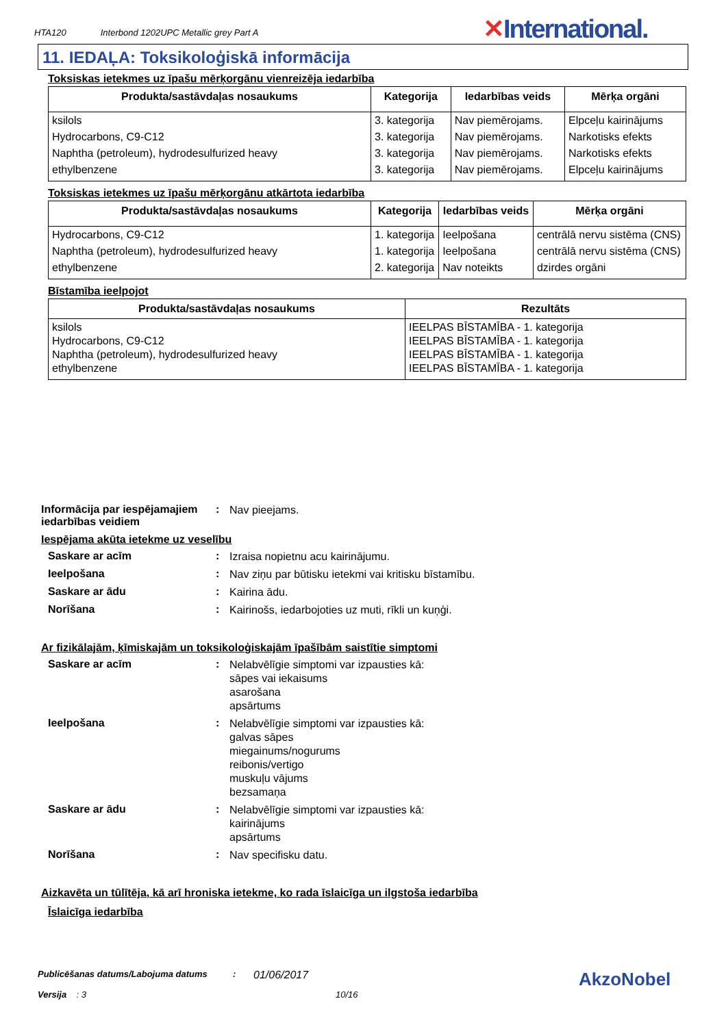HTA120 Interbond 1202UPC Metallic grey Part A
✕International.
11. IEDAĻA: Toksikoloģiskā informācija
Toksiskas ietekmes uz īpašu mērķorgānu vienreizēja iedarbība
| Produkta/sastāvdaļas nosaukums | Kategorija | Iedarbības veids | Mērķa orgāni |
| --- | --- | --- | --- |
| ksilols | 3. kategorija | Nav piemērojams. | Elpceļu kairinājums |
| Hydrocarbons, C9-C12 | 3. kategorija | Nav piemērojams. | Narkotisks efekts |
| Naphtha (petroleum), hydrodesulfurized heavy | 3. kategorija | Nav piemērojams. | Narkotisks efekts |
| ethylbenzene | 3. kategorija | Nav piemērojams. | Elpceļu kairinājums |
Toksiskas ietekmes uz īpašu mērķorgānu atkārtota iedarbība
| Produkta/sastāvdaļas nosaukums | Kategorija | Iedarbības veids | Mērķa orgāni |
| --- | --- | --- | --- |
| Hydrocarbons, C9-C12 | 1. kategorija | Ieelpošana | centrālā nervu sistēma (CNS) |
| Naphtha (petroleum), hydrodesulfurized heavy | 1. kategorija | Ieelpošana | centrālā nervu sistēma (CNS) |
| ethylbenzene | 2. kategorija | Nav noteikts | dzirdes orgāni |
Bīstamība ieelpojot
| Produkta/sastāvdaļas nosaukums | Rezultāts |
| --- | --- |
| ksilols Hydrocarbons, C9-C12 Naphtha (petroleum), hydrodesulfurized heavy ethylbenzene | IEELPAS BĪSTAMĪBA - 1. kategorija IEELPAS BĪSTAMĪBA - 1. kategorija IEELPAS BĪSTAMĪBA - 1. kategorija IEELPAS BĪSTAMĪBA - 1. kategorija |
Informācija par iespējamajiem iedarbības veidiem
:
Nav pieejams.
Iespējama akūta ietekme uz veselību
Saskare ar acīm :
Izraisa nopietnu acu kairinājumu.
Ieelpošana :
Nav ziņu par būtisku ietekmi vai kritisku bīstamību.
Saskare ar ādu :
Kairina ādu.
Norīšana :
Kairinošs, iedarbojoties uz muti, rīkli un kuņģi.
Ar fizikālajām, ķīmiskajām un toksikoloģiskajām īpašībām saistītie simptomi
Saskare ar acīm :
Nelabvēlīgie simptomi var izpausties kā:
sāpes vai iekaisums
asarošana
apsārtums
Ieelpošana :
Nelabvēlīgie simptomi var izpausties kā:
galvas sāpes
miegainums/nogurums
reibonis/vertigo
muskuļu vājums
bezsamaņa
Saskare ar ādu :
Nelabvēlīgie simptomi var izpausties kā:
kairinājums
apsārtums
Norīšana :
Nav specifisku datu.
Aizkavēta un tūlītēja, kā arī hroniska ietekme, ko rada īslaicīga un ilgstoša iedarbība
Īslaicīga iedarbība
Publicēšanas datums/Labojuma datums :
01/06/2017
Versija : 3 10/16
AkzoNobel